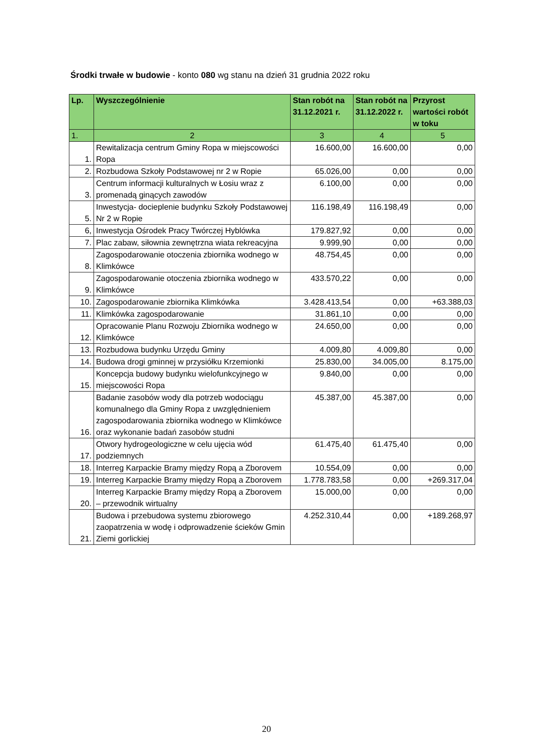Środki trwałe w budowie - konto 080 wg stanu na dzień 31 grudnia 2022 roku
| Lp. | Wyszczególnienie | Stan robót na 31.12.2021 r. | Stan robót na 31.12.2022 r. | Przyrost wartości robót w toku |
| --- | --- | --- | --- | --- |
| 1. | 2 | 3 | 4 | 5 |
| 1. | Rewitalizacja centrum Gminy Ropa w miejscowości Ropa | 16.600,00 | 16.600,00 | 0,00 |
| 2. | Rozbudowa Szkoły Podstawowej nr 2 w Ropie | 65.026,00 | 0,00 | 0,00 |
| 3. | Centrum informacji kulturalnych w Łosiu wraz z promenadą ginących zawodów | 6.100,00 | 0,00 | 0,00 |
| 5. | Inwestycja- docieplenie budynku Szkoły Podstawowej Nr 2 w Ropie | 116.198,49 | 116.198,49 | 0,00 |
| 6, | Inwestycja Ośrodek Pracy Twórczej Hyblówka | 179.827,92 | 0,00 | 0,00 |
| 7. | Plac zabaw, siłownia zewnętrzna wiata rekreacyjna | 9.999,90 | 0,00 | 0,00 |
| 8. | Zagospodarowanie otoczenia zbiornika wodnego w Klimkówce | 48.754,45 | 0,00 | 0,00 |
| 9. | Zagospodarowanie otoczenia zbiornika wodnego w Klimkówce | 433.570,22 | 0,00 | 0,00 |
| 10. | Zagospodarowanie zbiornika Klimkówka | 3.428.413,54 | 0,00 | +63.388,03 |
| 11. | Klimkówka zagospodarowanie | 31.861,10 | 0,00 | 0,00 |
| 12. | Opracowanie Planu Rozwoju Zbiornika wodnego w Klimkówce | 24.650,00 | 0,00 | 0,00 |
| 13. | Rozbudowa budynku Urzędu Gminy | 4.009,80 | 4.009,80 | 0,00 |
| 14. | Budowa drogi gminnej w przysiółku Krzemionki | 25.830,00 | 34.005,00 | 8.175,00 |
| 15. | Koncepcja budowy budynku wielofunkcyjnego w miejscowości Ropa | 9.840,00 | 0,00 | 0,00 |
| 16. | Badanie zasobów wody dla potrzeb wodociągu komunalnego dla Gminy Ropa z uwzględnieniem zagospodarowania zbiornika wodnego w Klimkówce oraz wykonanie badań zasobów studni | 45.387,00 | 45.387,00 | 0,00 |
| 17. | Otwory hydrogeologiczne w celu ujęcia wód podziemnych | 61.475,40 | 61.475,40 | 0,00 |
| 18. | Interreg Karpackie Bramy między Ropą a Zborovem | 10.554,09 | 0,00 | 0,00 |
| 19. | Interreg Karpackie Bramy między Ropą a Zborovem | 1.778.783,58 | 0,00 | +269.317,04 |
| 20. | Interreg Karpackie Bramy między Ropą a Zborovem – przewodnik wirtualny | 15.000,00 | 0,00 | 0,00 |
| 21. | Budowa i przebudowa systemu zbiorowego zaopatrzenia w wodę i odprowadzenie ścieków Gmin Ziemi gorlickiej | 4.252.310,44 | 0,00 | +189.268,97 |
20